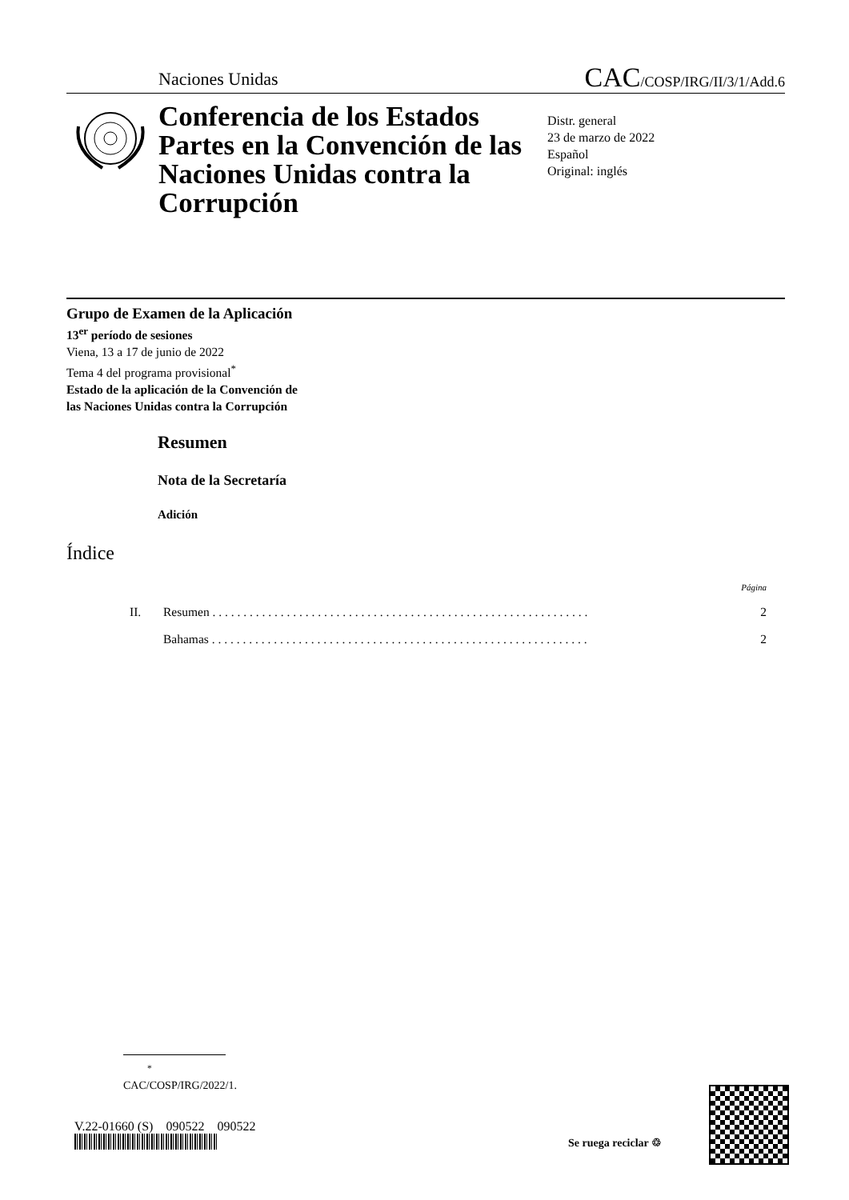Naciones Unidas CAC/COSP/IRG/II/3/1/Add.6
Conferencia de los Estados Partes en la Convención de las Naciones Unidas contra la Corrupción
Distr. general
23 de marzo de 2022
Español
Original: inglés
Grupo de Examen de la Aplicación
13<sup>er</sup> período de sesiones
Viena, 13 a 17 de junio de 2022
Tema 4 del programa provisional<sup>*</sup>
Estado de la aplicación de la Convención de
las Naciones Unidas contra la Corrupción
Resumen
Nota de la Secretaría
Adición
Índice
| | | Página |
| II. | Resumen . . . . . . . . . . . . . . . . . . . . . . . . . . . . . . . . . . . . . . . . . . . . . . . . . . . . . . . . . . . . . | 2 |
| | Bahamas . . . . . . . . . . . . . . . . . . . . . . . . . . . . . . . . . . . . . . . . . . . . . . . . . . . . . . . . . . . . . | 2 |
<sup>*</sup> CAC/COSP/IRG/2022/1.
V.22-01660 (S) 090522 090522
Se ruega reciclar ♲